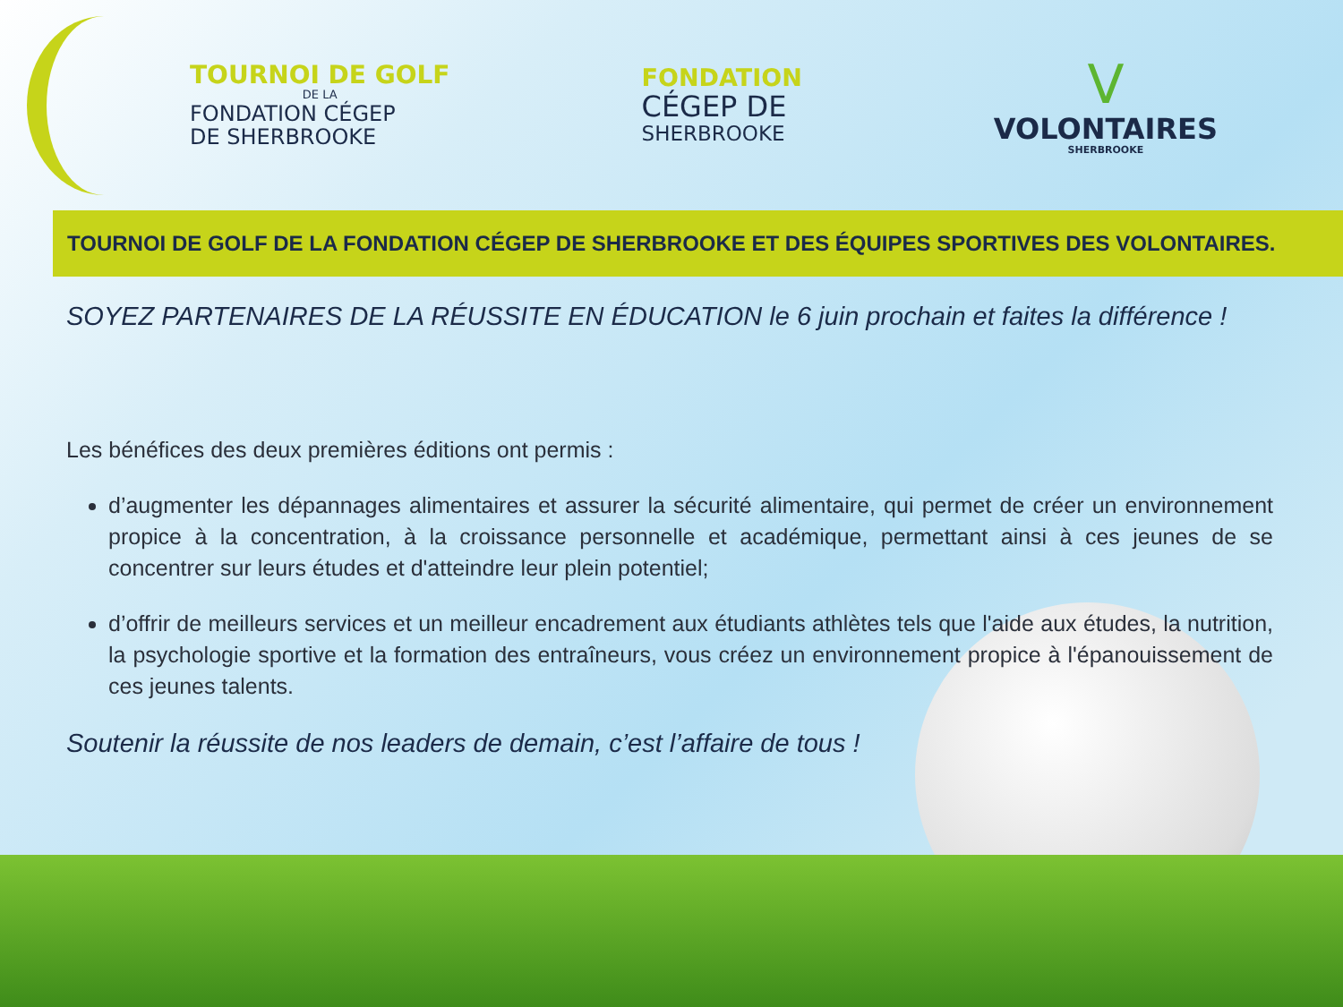TOURNOI DE GOLF
DE LA
FONDATION CÉGEP
DE SHERBROOKE
FONDATION
CÉGEP DE
SHERBROOKE
V
VOLONTAIRES
SHERBROOKE
TOURNOI DE GOLF DE LA FONDATION CÉGEP DE SHERBROOKE ET DES ÉQUIPES SPORTIVES DES VOLONTAIRES.
SOYEZ PARTENAIRES DE LA RÉUSSITE EN ÉDUCATION le 6 juin prochain et faites la différence !
Les bénéfices des deux premières éditions ont permis :
d’augmenter les dépannages alimentaires et assurer la sécurité alimentaire, qui permet de créer un environnement propice à la concentration, à la croissance personnelle et académique, permettant ainsi à ces jeunes de se concentrer sur leurs études et d'atteindre leur plein potentiel;
d’offrir de meilleurs services et un meilleur encadrement aux étudiants athlètes tels que l'aide aux études, la nutrition, la psychologie sportive et la formation des entraîneurs, vous créez un environnement propice à l'épanouissement de ces jeunes talents.
Soutenir la réussite de nos leaders de demain, c’est l’affaire de tous !